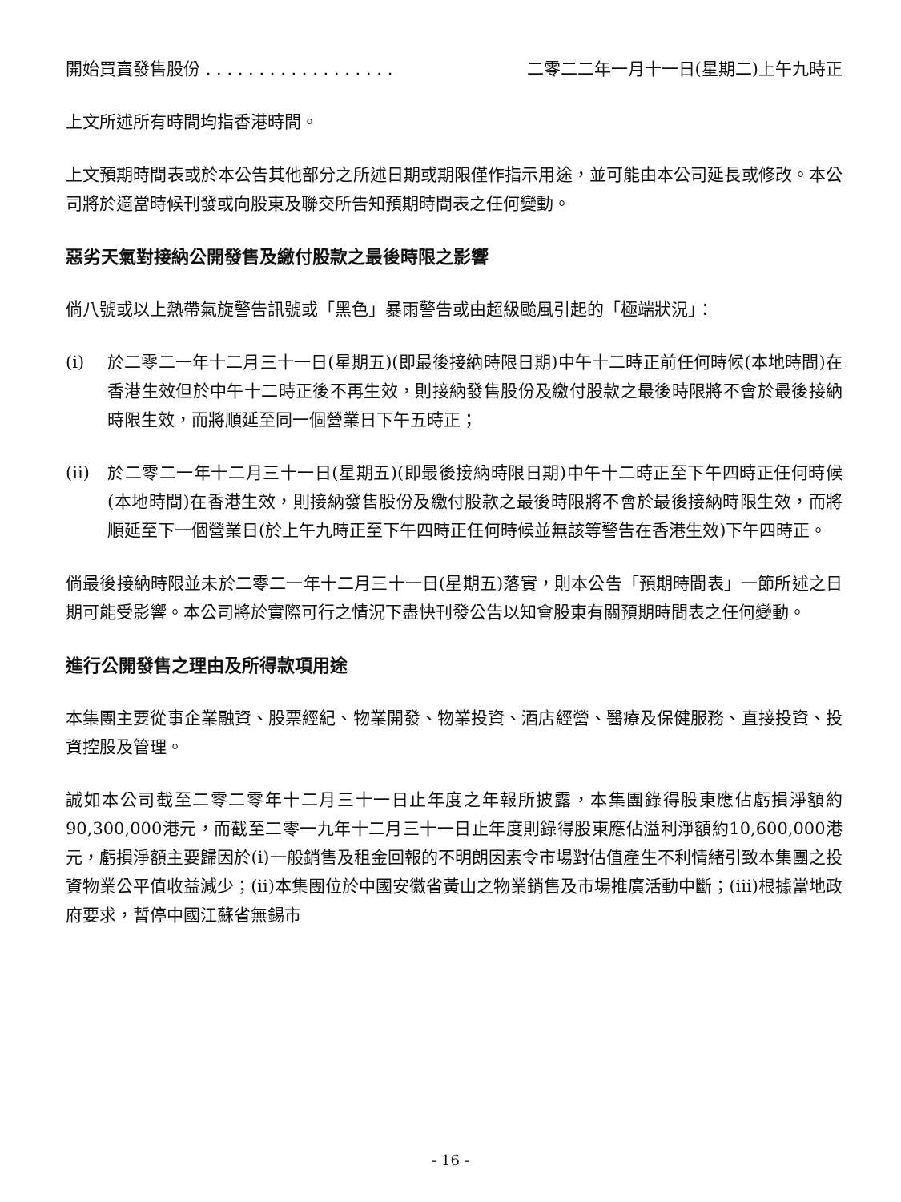開始買賣發售股份 . . . . . . . . . . . . . . . . . . 二零二二年一月十一日(星期二)上午九時正
上文所述所有時間均指香港時間。
上文預期時間表或於本公告其他部分之所述日期或期限僅作指示用途，並可能由本公司延長或修改。本公司將於適當時候刊發或向股東及聯交所告知預期時間表之任何變動。
惡劣天氣對接納公開發售及繳付股款之最後時限之影響
倘八號或以上熱帶氣旋警告訊號或「黑色」暴雨警告或由超級颱風引起的「極端狀況」：
(i) 於二零二一年十二月三十一日(星期五)(即最後接納時限日期)中午十二時正前任何時候(本地時間)在香港生效但於中午十二時正後不再生效，則接納發售股份及繳付股款之最後時限將不會於最後接納時限生效，而將順延至同一個營業日下午五時正；
(ii) 於二零二一年十二月三十一日(星期五)(即最後接納時限日期)中午十二時正至下午四時正任何時候(本地時間)在香港生效，則接納發售股份及繳付股款之最後時限將不會於最後接納時限生效，而將順延至下一個營業日(於上午九時正至下午四時正任何時候並無該等警告在香港生效)下午四時正。
倘最後接納時限並未於二零二一年十二月三十一日(星期五)落實，則本公告「預期時間表」一節所述之日期可能受影響。本公司將於實際可行之情況下盡快刊發公告以知會股東有關預期時間表之任何變動。
進行公開發售之理由及所得款項用途
本集團主要從事企業融資、股票經紀、物業開發、物業投資、酒店經營、醫療及保健服務、直接投資、投資控股及管理。
誠如本公司截至二零二零年十二月三十一日止年度之年報所披露，本集團錄得股東應佔虧損淨額約90,300,000港元，而截至二零一九年十二月三十一日止年度則錄得股東應佔溢利淨額約10,600,000港元，虧損淨額主要歸因於(i)一般銷售及租金回報的不明朗因素令市場對估值產生不利情緒引致本集團之投資物業公平值收益減少；(ii)本集團位於中國安徽省黃山之物業銷售及市場推廣活動中斷；(iii)根據當地政府要求，暫停中國江蘇省無錫市
- 16 -